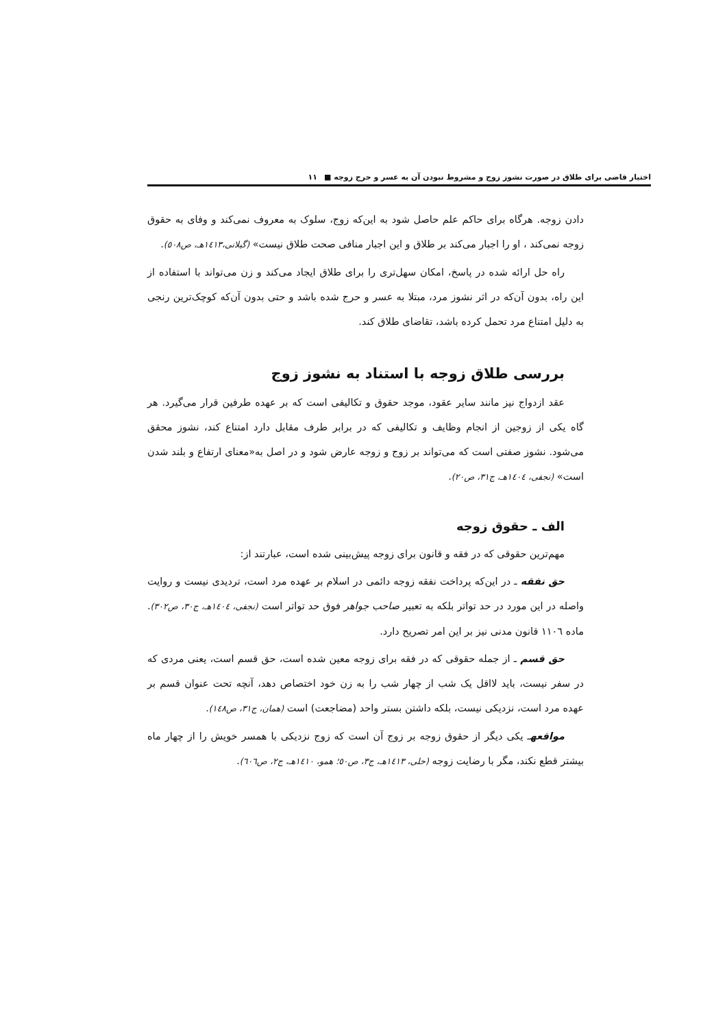اختیار قاضی برای طلاق در صورت نشوز زوج و مشروط نبودن آن به عسر و حرج زوجه ■ ١١
دادن زوجه. هرگاه برای حاکم علم حاصل شود به این‌که زوج، سلوک به معروف نمی‌کند و وفای به حقوق زوجه نمی‌کند ، او را اجبار می‌کند بر طلاق و این اجبار منافی صحت طلاق نیست» (گیلانی،١٤١٣هـ، ص٥٠٨).
راه حل ارائه شده در پاسخ، امکان سهل‌تری را برای طلاق ایجاد می‌کند و زن می‌تواند با استفاده از این راه، بدون آن‌که در اثر نشوز مرد، مبتلا به عسر و حرج شده باشد و حتی بدون آن‌که کوچک‌ترین رنجی به دلیل امتناع مرد تحمل کرده باشد، تقاضای طلاق کند.
بررسی طلاق زوجه با استناد به نشوز زوج
عقد ازدواج نیز مانند سایر عقود، موجد حقوق و تکالیفی است که بر عهده طرفین قرار می‌گیرد. هر گاه یکی از زوجین از انجام وظایف و تکالیفی که در برابر طرف مقابل دارد امتناع کند، نشوز محقق می‌شود. نشوز صفتی است که می‌تواند بر زوج و زوجه عارض شود و در اصل به«معنای ارتفاع و بلند شدن است» (نجفی، ١٤٠٤هـ، ج٣١، ص٢٠).
الف ـ حقوق زوجه
مهم‌ترین حقوقی که در فقه و قانون برای زوجه پیش‌بینی شده است، عبارتند از:
حق نفقه ـ در این‌که پرداخت نفقه زوجه دائمی در اسلام بر عهده مرد است، تردیدی نیست و روایت واصله در این مورد در حد تواتر بلکه به تعبیر صاحب جواهر فوق حد تواتر است (نجفی، ١٤٠٤هـ، ج٣٠، ص٣٠٢). ماده ١١٠٦ قانون مدنی نیز بر این امر تصریح دارد.
حق قسم ـ از جمله حقوقی که در فقه برای زوجه معین شده است، حق قسم است، یعنی مردی که در سفر نیست، باید لااقل یک شب از چهار شب را به زن خود اختصاص دهد، آنچه تحت عنوان قسم بر عهده مرد است، نزدیکی نیست، بلکه داشتن بستر واحد (مضاجعت) است (همان، ج٣١، ص١٤٨).
مواقعهـ یکی دیگر از حقوق زوجه بر زوج آن است که زوج نزدیکی با همسر خویش را از چهار ماه بیشتر قطع نکند، مگر با رضایت زوجه (حلی، ١٤١٣هـ، ج٣، ص٥٠؛ همو، ١٤١٠هـ، ج٢، ص٦٠٦).